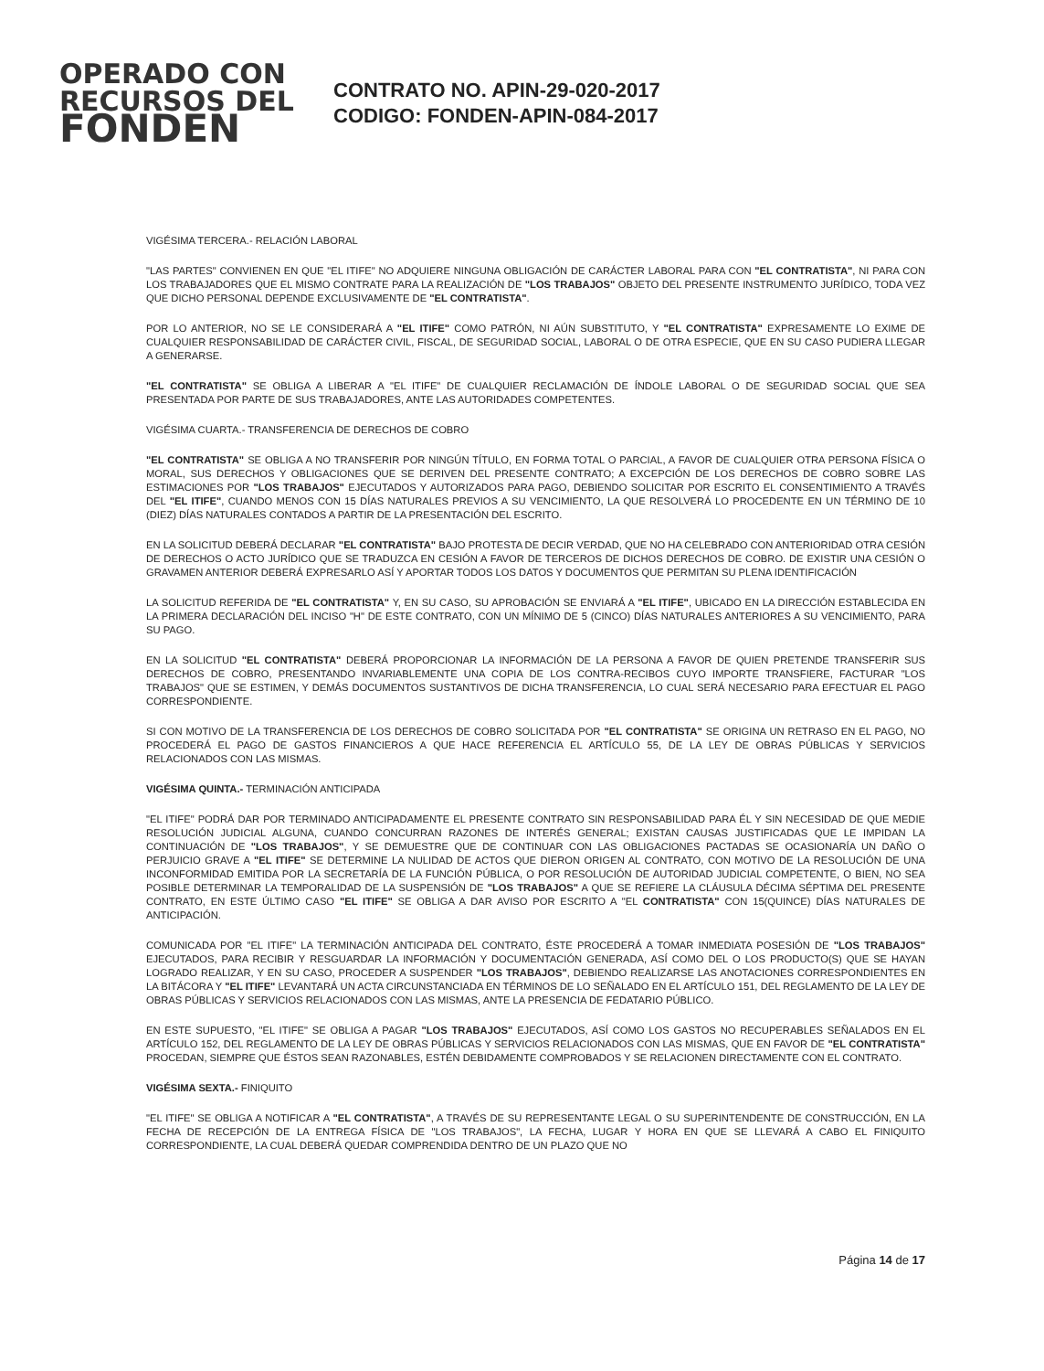OPERADO CON
RECURSOS DEL
FONDEN
CONTRATO NO. APIN-29-020-2017
CODIGO: FONDEN-APIN-084-2017
VIGÉSIMA TERCERA.- RELACIÓN LABORAL
"LAS PARTES" CONVIENEN EN QUE "EL ITIFE" NO ADQUIERE NINGUNA OBLIGACIÓN DE CARÁCTER LABORAL PARA CON "EL CONTRATISTA", NI PARA CON LOS TRABAJADORES QUE EL MISMO CONTRATE PARA LA REALIZACIÓN DE "LOS TRABAJOS" OBJETO DEL PRESENTE INSTRUMENTO JURÍDICO, TODA VEZ QUE DICHO PERSONAL DEPENDE EXCLUSIVAMENTE DE "EL CONTRATISTA".
POR LO ANTERIOR, NO SE LE CONSIDERARÁ A "EL ITIFE" COMO PATRÓN, NI AÚN SUBSTITUTO, Y "EL CONTRATISTA" EXPRESAMENTE LO EXIME DE CUALQUIER RESPONSABILIDAD DE CARÁCTER CIVIL, FISCAL, DE SEGURIDAD SOCIAL, LABORAL O DE OTRA ESPECIE, QUE EN SU CASO PUDIERA LLEGAR A GENERARSE.
"EL CONTRATISTA" SE OBLIGA A LIBERAR A "EL ITIFE" DE CUALQUIER RECLAMACIÓN DE ÍNDOLE LABORAL O DE SEGURIDAD SOCIAL QUE SEA PRESENTADA POR PARTE DE SUS TRABAJADORES, ANTE LAS AUTORIDADES COMPETENTES.
VIGÉSIMA CUARTA.- TRANSFERENCIA DE DERECHOS DE COBRO
"EL CONTRATISTA" SE OBLIGA A NO TRANSFERIR POR NINGÚN TÍTULO, EN FORMA TOTAL O PARCIAL, A FAVOR DE CUALQUIER OTRA PERSONA FÍSICA O MORAL, SUS DERECHOS Y OBLIGACIONES QUE SE DERIVEN DEL PRESENTE CONTRATO; A EXCEPCIÓN DE LOS DERECHOS DE COBRO SOBRE LAS ESTIMACIONES POR "LOS TRABAJOS" EJECUTADOS Y AUTORIZADOS PARA PAGO, DEBIENDO SOLICITAR POR ESCRITO EL CONSENTIMIENTO A TRAVÉS DEL "EL ITIFE", CUANDO MENOS CON 15 DÍAS NATURALES PREVIOS A SU VENCIMIENTO, LA QUE RESOLVERÁ LO PROCEDENTE EN UN TÉRMINO DE 10 (DIEZ) DÍAS NATURALES CONTADOS A PARTIR DE LA PRESENTACIÓN DEL ESCRITO.
EN LA SOLICITUD DEBERÁ DECLARAR "EL CONTRATISTA" BAJO PROTESTA DE DECIR VERDAD, QUE NO HA CELEBRADO CON ANTERIORIDAD OTRA CESIÓN DE DERECHOS O ACTO JURÍDICO QUE SE TRADUZCA EN CESIÓN A FAVOR DE TERCEROS DE DICHOS DERECHOS DE COBRO. DE EXISTIR UNA CESIÓN O GRAVAMEN ANTERIOR DEBERÁ EXPRESARLO ASÍ Y APORTAR TODOS LOS DATOS Y DOCUMENTOS QUE PERMITAN SU PLENA IDENTIFICACIÓN
LA SOLICITUD REFERIDA DE "EL CONTRATISTA" Y, EN SU CASO, SU APROBACIÓN SE ENVIARÁ A "EL ITIFE", UBICADO EN LA DIRECCIÓN ESTABLECIDA EN LA PRIMERA DECLARACIÓN DEL INCISO "H" DE ESTE CONTRATO, CON UN MÍNIMO DE 5 (CINCO) DÍAS NATURALES ANTERIORES A SU VENCIMIENTO, PARA SU PAGO.
EN LA SOLICITUD "EL CONTRATISTA" DEBERÁ PROPORCIONAR LA INFORMACIÓN DE LA PERSONA A FAVOR DE QUIEN PRETENDE TRANSFERIR SUS DERECHOS DE COBRO, PRESENTANDO INVARIABLEMENTE UNA COPIA DE LOS CONTRA-RECIBOS CUYO IMPORTE TRANSFIERE, FACTURAR "LOS TRABAJOS" QUE SE ESTIMEN, Y DEMÁS DOCUMENTOS SUSTANTIVOS DE DICHA TRANSFERENCIA, LO CUAL SERÁ NECESARIO PARA EFECTUAR EL PAGO CORRESPONDIENTE.
SI CON MOTIVO DE LA TRANSFERENCIA DE LOS DERECHOS DE COBRO SOLICITADA POR "EL CONTRATISTA" SE ORIGINA UN RETRASO EN EL PAGO, NO PROCEDERÁ EL PAGO DE GASTOS FINANCIEROS A QUE HACE REFERENCIA EL ARTÍCULO 55, DE LA LEY DE OBRAS PÚBLICAS Y SERVICIOS RELACIONADOS CON LAS MISMAS.
VIGÉSIMA QUINTA.- TERMINACIÓN ANTICIPADA
"EL ITIFE" PODRÁ DAR POR TERMINADO ANTICIPADAMENTE EL PRESENTE CONTRATO SIN RESPONSABILIDAD PARA ÉL Y SIN NECESIDAD DE QUE MEDIE RESOLUCIÓN JUDICIAL ALGUNA, CUANDO CONCURRAN RAZONES DE INTERÉS GENERAL; EXISTAN CAUSAS JUSTIFICADAS QUE LE IMPIDAN LA CONTINUACIÓN DE "LOS TRABAJOS", Y SE DEMUESTRE QUE DE CONTINUAR CON LAS OBLIGACIONES PACTADAS SE OCASIONARÍA UN DAÑO O PERJUICIO GRAVE A "EL ITIFE" SE DETERMINE LA NULIDAD DE ACTOS QUE DIERON ORIGEN AL CONTRATO, CON MOTIVO DE LA RESOLUCIÓN DE UNA INCONFORMIDAD EMITIDA POR LA SECRETARÍA DE LA FUNCIÓN PÚBLICA, O POR RESOLUCIÓN DE AUTORIDAD JUDICIAL COMPETENTE, O BIEN, NO SEA POSIBLE DETERMINAR LA TEMPORALIDAD DE LA SUSPENSIÓN DE "LOS TRABAJOS" A QUE SE REFIERE LA CLÁUSULA DÉCIMA SÉPTIMA DEL PRESENTE CONTRATO, EN ESTE ÚLTIMO CASO "EL ITIFE" SE OBLIGA A DAR AVISO POR ESCRITO A "EL CONTRATISTA" CON 15(QUINCE) DÍAS NATURALES DE ANTICIPACIÓN.
COMUNICADA POR "EL ITIFE" LA TERMINACIÓN ANTICIPADA DEL CONTRATO, ÉSTE PROCEDERÁ A TOMAR INMEDIATA POSESIÓN DE "LOS TRABAJOS" EJECUTADOS, PARA RECIBIR Y RESGUARDAR LA INFORMACIÓN Y DOCUMENTACIÓN GENERADA, ASÍ COMO DEL O LOS PRODUCTO(S) QUE SE HAYAN LOGRADO REALIZAR, Y EN SU CASO, PROCEDER A SUSPENDER "LOS TRABAJOS", DEBIENDO REALIZARSE LAS ANOTACIONES CORRESPONDIENTES EN LA BITÁCORA Y "EL ITIFE" LEVANTARÁ UN ACTA CIRCUNSTANCIADA EN TÉRMINOS DE LO SEÑALADO EN EL ARTÍCULO 151, DEL REGLAMENTO DE LA LEY DE OBRAS PÚBLICAS Y SERVICIOS RELACIONADOS CON LAS MISMAS, ANTE LA PRESENCIA DE FEDATARIO PÚBLICO.
EN ESTE SUPUESTO, "EL ITIFE" SE OBLIGA A PAGAR "LOS TRABAJOS" EJECUTADOS, ASÍ COMO LOS GASTOS NO RECUPERABLES SEÑALADOS EN EL ARTÍCULO 152, DEL REGLAMENTO DE LA LEY DE OBRAS PÚBLICAS Y SERVICIOS RELACIONADOS CON LAS MISMAS, QUE EN FAVOR DE "EL CONTRATISTA" PROCEDAN, SIEMPRE QUE ÉSTOS SEAN RAZONABLES, ESTÉN DEBIDAMENTE COMPROBADOS Y SE RELACIONEN DIRECTAMENTE CON EL CONTRATO.
VIGÉSIMA SEXTA.- FINIQUITO
"EL ITIFE" SE OBLIGA A NOTIFICAR A "EL CONTRATISTA", A TRAVÉS DE SU REPRESENTANTE LEGAL O SU SUPERINTENDENTE DE CONSTRUCCIÓN, EN LA FECHA DE RECEPCIÓN DE LA ENTREGA FÍSICA DE "LOS TRABAJOS", LA FECHA, LUGAR Y HORA EN QUE SE LLEVARÁ A CABO EL FINIQUITO CORRESPONDIENTE, LA CUAL DEBERÁ QUEDAR COMPRENDIDA DENTRO DE UN PLAZO QUE NO
Página 14 de 17